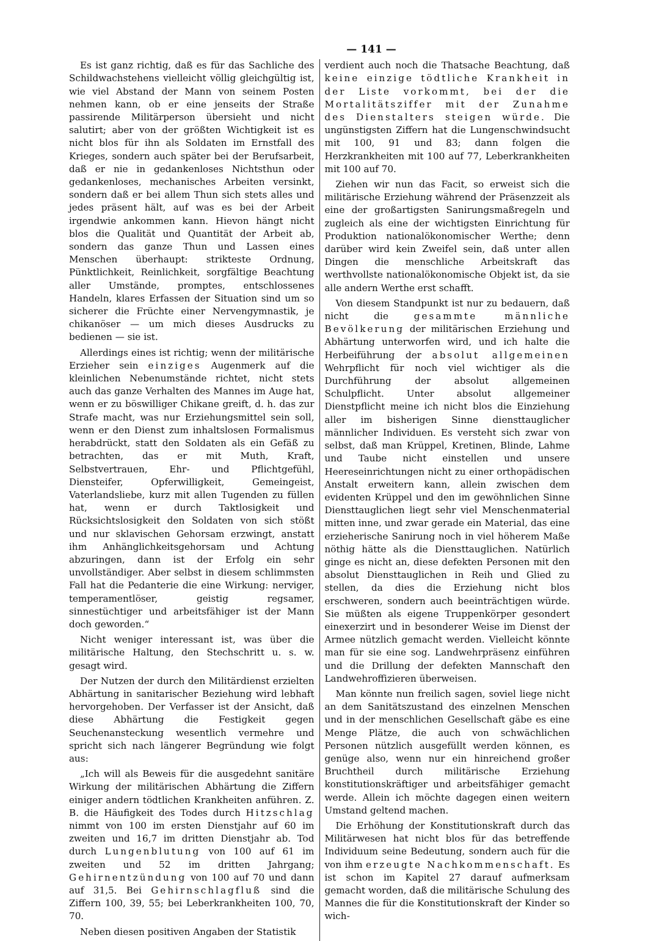— 141 —
Es ist ganz richtig, daß es für das Sachliche des Schildwachstehens vielleicht völlig gleichgültig ist, wie viel Abstand der Mann von seinem Posten nehmen kann, ob er eine jenseits der Straße passirende Militärperson übersieht und nicht salutirt; aber von der größten Wichtigkeit ist es nicht blos für ihn als Soldaten im Ernstfall des Krieges, sondern auch später bei der Berufsarbeit, daß er nie in gedankenloses Nichtsthun oder gedankenloses, mechanisches Arbeiten versinkt, sondern daß er bei allem Thun sich stets alles und jedes präsent hält, auf was es bei der Arbeit irgendwie ankommen kann. Hievon hängt nicht blos die Qualität und Quantität der Arbeit ab, sondern das ganze Thun und Lassen eines Menschen überhaupt: strikteste Ordnung, Pünktlichkeit, Reinlichkeit, sorgfältige Beachtung aller Umstände, promptes, entschlossenes Handeln, klares Erfassen der Situation sind um so sicherer die Früchte einer Nervengymnastik, je chikanöser — um mich dieses Ausdrucks zu bedienen — sie ist.
Allerdings eines ist richtig; wenn der militärische Erzieher sein einziges Augenmerk auf die kleinlichen Nebenumstände richtet, nicht stets auch das ganze Verhalten des Mannes im Auge hat, wenn er zu böswilliger Chikane greift, d. h. das zur Strafe macht, was nur Erziehungsmittel sein soll, wenn er den Dienst zum inhaltslosen Formalismus herabdrückt, statt den Soldaten als ein Gefäß zu betrachten, das er mit Muth, Kraft, Selbstvertrauen, Ehr- und Pflichtgefühl, Diensteifer, Opferwilligkeit, Gemeingeist, Vaterlandsliebe, kurz mit allen Tugenden zu füllen hat, wenn er durch Taktlosigkeit und Rücksichtslosigkeit den Soldaten von sich stößt und nur sklavischen Gehorsam erzwingt, anstatt ihm Anhänglichkeitsgehorsam und Achtung abzuringen, dann ist der Erfolg ein sehr unvollständiger. Aber selbst in diesem schlimmsten Fall hat die Pedanterie die eine Wirkung: nerviger, temperamentlöser, geistig regsamer, sinnestüchtiger und arbeitsfähiger ist der Mann doch geworden.“
Nicht weniger interessant ist, was über die militärische Haltung, den Stechschritt u. s. w. gesagt wird.
Der Nutzen der durch den Militärdienst erzielten Abhärtung in sanitarischer Beziehung wird lebhaft hervorgehoben. Der Verfasser ist der Ansicht, daß diese Abhärtung die Festigkeit gegen Seuchenansteckung wesentlich vermehre und spricht sich nach längerer Begründung wie folgt aus:
„Ich will als Beweis für die ausgedehnt sanitäre Wirkung der militärischen Abhärtung die Ziffern einiger andern tödtlichen Krankheiten anführen. Z. B. die Häufigkeit des Todes durch Hitzschlag nimmt von 100 im ersten Dienstjahr auf 60 im zweiten und 16,7 im dritten Dienstjahr ab. Tod durch Lungenblutung von 100 auf 61 im zweiten und 52 im dritten Jahrgang; Gehirnentzündung von 100 auf 70 und dann auf 31,5. Bei Gehirnschlagfluß sind die Ziffern 100, 39, 55; bei Leberkrankheiten 100, 70, 70.
Neben diesen positiven Angaben der Statistik
verdient auch noch die Thatsache Beachtung, daß keine einzige tödtliche Krankheit in der Liste vorkommt, bei der die Mortalitätsziffer mit der Zunahme des Dienstalters steigen würde. Die ungünstigsten Ziffern hat die Lungenschwindsucht mit 100, 91 und 83; dann folgen die Herzkrankheiten mit 100 auf 77, Leberkrankheiten mit 100 auf 70.
Ziehen wir nun das Facit, so erweist sich die militärische Erziehung während der Präsenzzeit als eine der großartigsten Sanirungsmaßregeln und zugleich als eine der wichtigsten Einrichtung für Produktion nationalökonomischer Werthe; denn darüber wird kein Zweifel sein, daß unter allen Dingen die menschliche Arbeitskraft das werthvollste nationalökonomische Objekt ist, da sie alle andern Werthe erst schafft.
Von diesem Standpunkt ist nur zu bedauern, daß nicht die gesammte männliche Bevölkerung der militärischen Erziehung und Abhärtung unterworfen wird, und ich halte die Herbeiführung der absolut allgemeinen Wehrpflicht für noch viel wichtiger als die Durchführung der absolut allgemeinen Schulpflicht. Unter absolut allgemeiner Dienstpflicht meine ich nicht blos die Einziehung aller im bisherigen Sinne diensttauglicher männlicher Individuen. Es versteht sich zwar von selbst, daß man Krüppel, Kretinen, Blinde, Lahme und Taube nicht einstellen und unsere Heereseinrichtungen nicht zu einer orthopädischen Anstalt erweitern kann, allein zwischen dem evidenten Krüppel und den im gewöhnlichen Sinne Diensttauglichen liegt sehr viel Menschenmaterial mitten inne, und zwar gerade ein Material, das eine erzieherische Sanirung noch in viel höherem Maße nöthig hätte als die Diensttauglichen. Natürlich ginge es nicht an, diese defekten Personen mit den absolut Diensttauglichen in Reih und Glied zu stellen, da dies die Erziehung nicht blos erschweren, sondern auch beeinträchtigen würde. Sie müßten als eigene Truppenkörper gesondert einexerzirt und in besonderer Weise im Dienst der Armee nützlich gemacht werden. Vielleicht könnte man für sie eine sog. Landwehrpräsenz einführen und die Drillung der defekten Mannschaft den Landwehroffizieren überweisen.
Man könnte nun freilich sagen, soviel liege nicht an dem Sanitätszustand des einzelnen Menschen und in der menschlichen Gesellschaft gäbe es eine Menge Plätze, die auch von schwächlichen Personen nützlich ausgefüllt werden können, es genüge also, wenn nur ein hinreichend großer Bruchtheil durch militärische Erziehung konstitutionskräftiger und arbeitsfähiger gemacht werde. Allein ich möchte dagegen einen weitern Umstand geltend machen.
Die Erhöhung der Konstitutionskraft durch das Militärwesen hat nicht blos für das betreffende Individuum seine Bedeutung, sondern auch für die von ihm erzeugte Nachkommenschaft. Es ist schon im Kapitel 27 darauf aufmerksam gemacht worden, daß die militärische Schulung des Mannes die für die Konstitutionskraft der Kinder so wich-